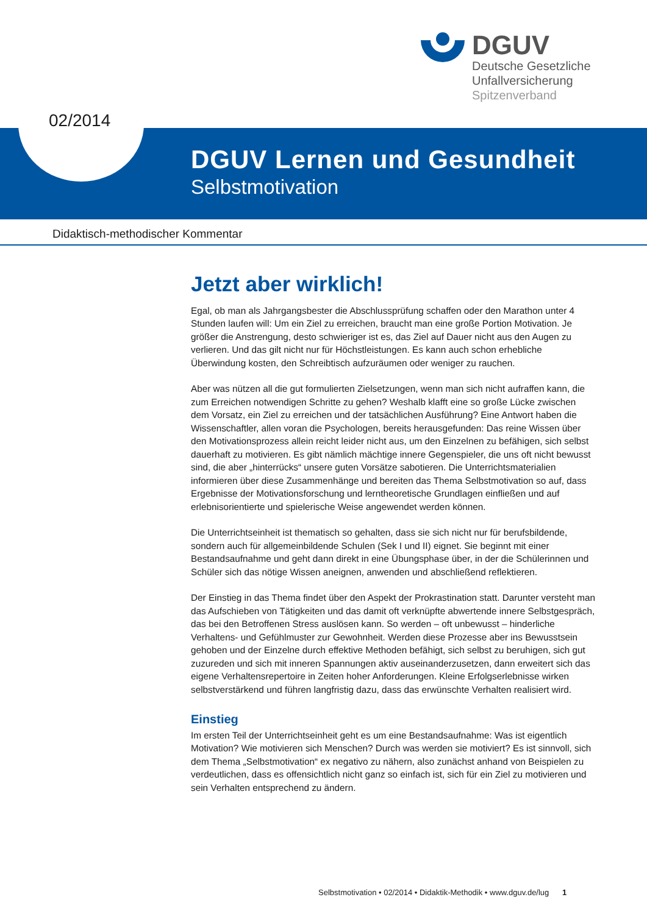DGUV
Deutsche Gesetzliche
Unfallversicherung
Spitzenverband
02/2014
DGUV Lernen und Gesundheit
Selbstmotivation
Didaktisch-methodischer Kommentar
Jetzt aber wirklich!
Egal, ob man als Jahrgangsbester die Abschlussprüfung schaffen oder den Marathon unter 4 Stunden laufen will: Um ein Ziel zu erreichen, braucht man eine große Portion Motivation. Je größer die Anstrengung, desto schwieriger ist es, das Ziel auf Dauer nicht aus den Augen zu verlieren. Und das gilt nicht nur für Höchstleistungen. Es kann auch schon erhebliche Überwindung kosten, den Schreibtisch aufzuräumen oder weniger zu rauchen.
Aber was nützen all die gut formulierten Zielsetzungen, wenn man sich nicht aufraffen kann, die zum Erreichen notwendigen Schritte zu gehen? Weshalb klafft eine so große Lücke zwischen dem Vorsatz, ein Ziel zu erreichen und der tatsächlichen Ausführung? Eine Antwort haben die Wissenschaftler, allen voran die Psychologen, bereits herausgefunden: Das reine Wissen über den Motivationsprozess allein reicht leider nicht aus, um den Einzelnen zu befähigen, sich selbst dauerhaft zu motivieren. Es gibt nämlich mächtige innere Gegenspieler, die uns oft nicht bewusst sind, die aber „hinterrücks“ unsere guten Vorsätze sabotieren. Die Unterrichtsmaterialien informieren über diese Zusammenhänge und bereiten das Thema Selbstmotivation so auf, dass Ergebnisse der Motivationsforschung und lerntheoretische Grundlagen einfließen und auf erlebnisorientierte und spielerische Weise angewendet werden können.
Die Unterrichtseinheit ist thematisch so gehalten, dass sie sich nicht nur für berufsbildende, sondern auch für allgemeinbildende Schulen (Sek I und II) eignet. Sie beginnt mit einer Bestandsaufnahme und geht dann direkt in eine Übungsphase über, in der die Schülerinnen und Schüler sich das nötige Wissen aneignen, anwenden und abschließend reflektieren.
Der Einstieg in das Thema findet über den Aspekt der Prokrastination statt. Darunter versteht man das Aufschieben von Tätigkeiten und das damit oft verknüpfte abwertende innere Selbstgespräch, das bei den Betroffenen Stress auslösen kann. So werden – oft unbewusst – hinderliche Verhaltens- und Gefühlmuster zur Gewohnheit. Werden diese Prozesse aber ins Bewusstsein gehoben und der Einzelne durch effektive Methoden befähigt, sich selbst zu beruhigen, sich gut zuzureden und sich mit inneren Spannungen aktiv auseinanderzusetzen, dann erweitert sich das eigene Verhaltensrepertoire in Zeiten hoher Anforderungen. Kleine Erfolgserlebnisse wirken selbstverstärkend und führen langfristig dazu, dass das erwünschte Verhalten realisiert wird.
Einstieg
Im ersten Teil der Unterrichtseinheit geht es um eine Bestandsaufnahme: Was ist eigentlich Motivation? Wie motivieren sich Menschen? Durch was werden sie motiviert? Es ist sinnvoll, sich dem Thema „Selbstmotivation“ ex negativo zu nähern, also zunächst anhand von Beispielen zu verdeutlichen, dass es offensichtlich nicht ganz so einfach ist, sich für ein Ziel zu motivieren und sein Verhalten entsprechend zu ändern.
Selbstmotivation • 02/2014 • Didaktik-Methodik • www.dguv.de/lug 1